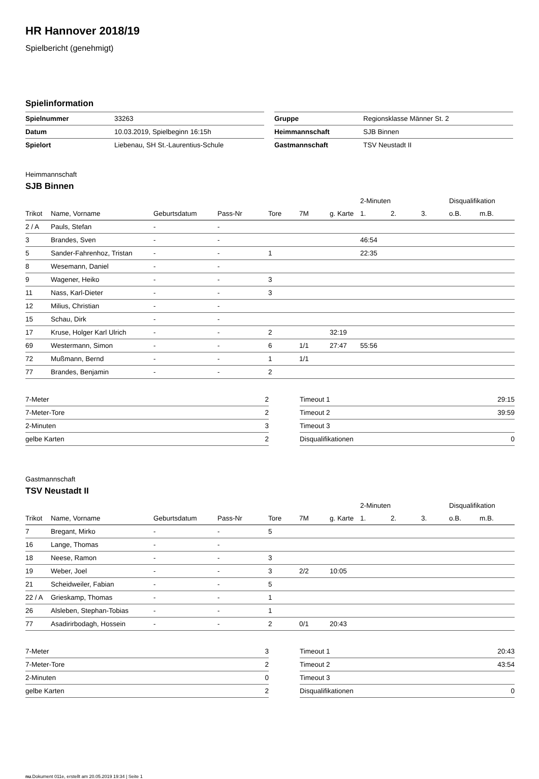HR Hannover 2018/19
Spielbericht (genehmigt)
Spielinformation
| Spielnummer | 33263 |
| Datum | 10.03.2019, Spielbeginn 16:15h |
| Spielort | Liebenau, SH St.-Laurentius-Schule |
| Gruppe | Regionsklasse Männer St. 2 |
| Heimmannschaft | SJB Binnen |
| Gastmannschaft | TSV Neustadt II |
Heimmannschaft
SJB Binnen
| | | | | | | | 2-Minuten | | | Disqualifikation | |
| --- | --- | --- | --- | --- | --- | --- | --- | --- | --- | --- | --- |
| Trikot | Name, Vorname | Geburtsdatum | Pass-Nr | Tore | 7M | g. Karte | 1. | 2. | 3. | o.B. | m.B. |
| 2 / A | Pauls, Stefan | - | - | | | | | | | | |
| 3 | Brandes, Sven | - | - | | | | 46:54 | | | | |
| 5 | Sander-Fahrenhoz, Tristan | - | - | 1 | | | 22:35 | | | | |
| 8 | Wesemann, Daniel | - | - | | | | | | | | |
| 9 | Wagener, Heiko | - | - | 3 | | | | | | | |
| 11 | Nass, Karl-Dieter | - | - | 3 | | | | | | | |
| 12 | Milius, Christian | - | - | | | | | | | | |
| 15 | Schau, Dirk | - | - | | | | | | | | |
| 17 | Kruse, Holger Karl Ulrich | - | - | 2 | | 32:19 | | | | | |
| 69 | Westermann, Simon | - | - | 6 | 1/1 | 27:47 | 55:56 | | | | |
| 72 | Mußmann, Bernd | - | - | 1 | 1/1 | | | | | | |
| 77 | Brandes, Benjamin | - | - | 2 | | | | | | | |
| 7-Meter | 2 |
| 7-Meter-Tore | 2 |
| 2-Minuten | 3 |
| gelbe Karten | 2 |
| Timeout 1 | 29:15 |
| Timeout 2 | 39:59 |
| Timeout 3 | |
| Disqualifikationen | 0 |
Gastmannschaft
TSV Neustadt II
| | | | | | | | 2-Minuten | | | Disqualifikation | |
| --- | --- | --- | --- | --- | --- | --- | --- | --- | --- | --- | --- |
| Trikot | Name, Vorname | Geburtsdatum | Pass-Nr | Tore | 7M | g. Karte | 1. | 2. | 3. | o.B. | m.B. |
| 7 | Bregant, Mirko | - | - | 5 | | | | | | | |
| 16 | Lange, Thomas | - | - | | | | | | | | |
| 18 | Neese, Ramon | - | - | 3 | | | | | | | |
| 19 | Weber, Joel | - | - | 3 | 2/2 | 10:05 | | | | | |
| 21 | Scheidweiler, Fabian | - | - | 5 | | | | | | | |
| 22 / A | Grieskamp, Thomas | - | - | 1 | | | | | | | |
| 26 | Alsleben, Stephan-Tobias | - | - | 1 | | | | | | | |
| 77 | Asadirirbodagh, Hossein | - | - | 2 | 0/1 | 20:43 | | | | | |
| 7-Meter | 3 |
| 7-Meter-Tore | 2 |
| 2-Minuten | 0 |
| gelbe Karten | 2 |
| Timeout 1 | 20:43 |
| Timeout 2 | 43:54 |
| Timeout 3 | |
| Disqualifikationen | 0 |
nu.Dokument 011e, erstellt am 20.05.2019 19:34 | Seite 1